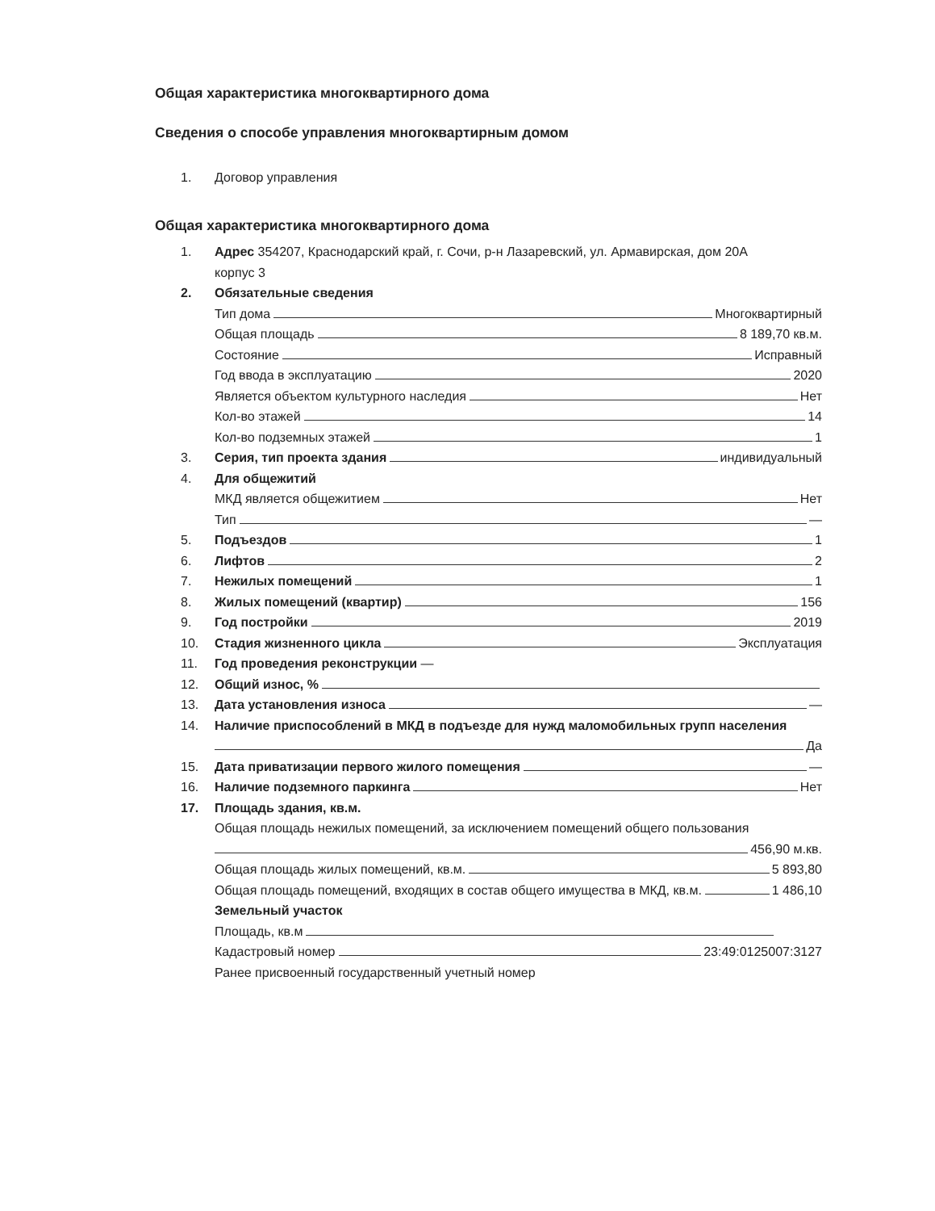Общая характеристика многоквартирного дома
Сведения о способе управления многоквартирным домом
1. Договор управления
Общая характеристика многоквартирного дома
1. Адрес 354207, Краснодарский край, г. Сочи, р-н Лазаревский, ул. Армавирская, дом 20А
корпус 3
2. Обязательные сведения
Тип дома Многоквартирный
Общая площадь 8 189,70 кв.м.
Состояние Исправный
Год ввода в эксплуатацию 2020
Является объектом культурного наследия Нет
Кол-во этажей 14
Кол-во подземных этажей 1
3. Серия, тип проекта здания индивидуальный
4. Для общежитий
МКД является общежитием Нет
Тип —
5. Подъездов 1
6. Лифтов 2
7. Нежилых помещений 1
8. Жилых помещений (квартир) 156
9. Год постройки 2019
10. Стадия жизненного цикла Эксплуатация
11. Год проведения реконструкции —
12. Общий износ, %
13. Дата установления износа —
14. Наличие приспособлений в МКД в подъезде для нужд маломобильных групп населения
Да
15. Дата приватизации первого жилого помещения —
16. Наличие подземного паркинга Нет
17. Площадь здания, кв.м.
Общая площадь нежилых помещений, за исключением помещений общего пользования
456,90 м.кв.
Общая площадь жилых помещений, кв.м. 5 893,80
Общая площадь помещений, входящих в состав общего имущества в МКД, кв.м. 1 486,10
Земельный участок
Площадь, кв.м
Кадастровый номер 23:49:0125007:3127
Ранее присвоенный государственный учетный номер